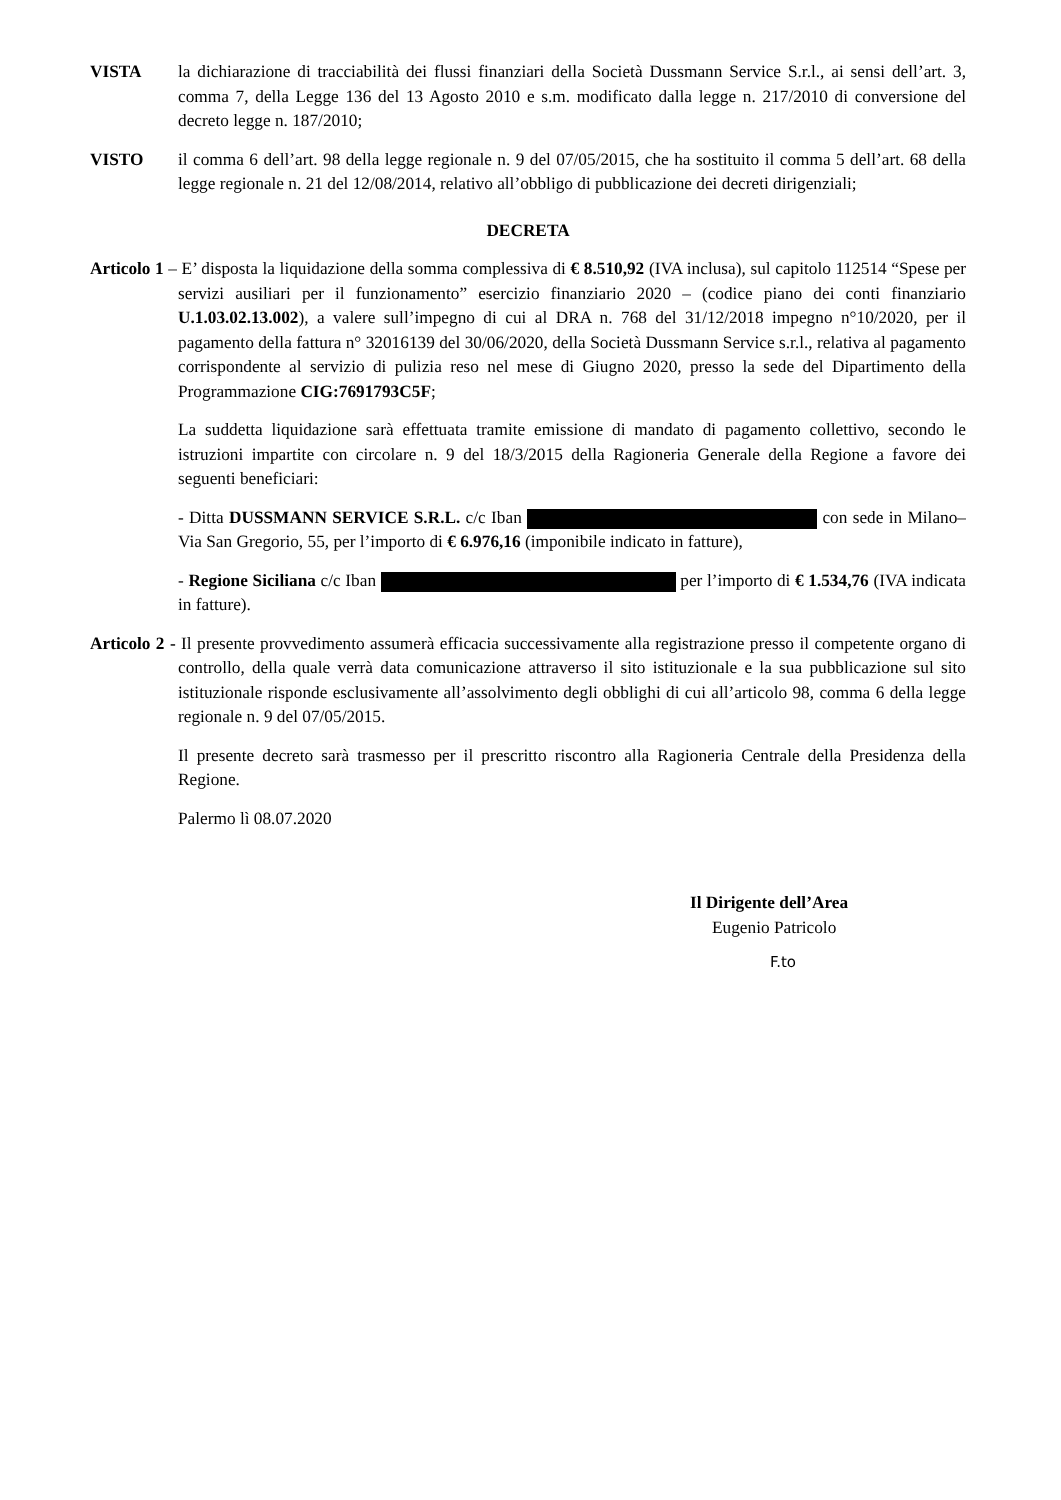VISTA la dichiarazione di tracciabilità dei flussi finanziari della Società Dussmann Service S.r.l., ai sensi dell’art. 3, comma 7, della Legge 136 del 13 Agosto 2010 e s.m. modificato dalla legge n. 217/2010 di conversione del decreto legge n. 187/2010;
VISTO il comma 6 dell’art. 98 della legge regionale n. 9 del 07/05/2015, che ha sostituito il comma 5 dell’art. 68 della legge regionale n. 21 del 12/08/2014, relativo all’obbligo di pubblicazione dei decreti dirigenziali;
DECRETA
Articolo 1 – E’ disposta la liquidazione della somma complessiva di € 8.510,92 (IVA inclusa), sul capitolo 112514 “Spese per servizi ausiliari per il funzionamento” esercizio finanziario 2020 – (codice piano dei conti finanziario U.1.03.02.13.002), a valere sull’impegno di cui al DRA n. 768 del 31/12/2018 impegno n°10/2020, per il pagamento della fattura n° 32016139 del 30/06/2020, della Società Dussmann Service s.r.l., relativa al pagamento corrispondente al servizio di pulizia reso nel mese di Giugno 2020, presso la sede del Dipartimento della Programmazione CIG:7691793C5F;
La suddetta liquidazione sarà effettuata tramite emissione di mandato di pagamento collettivo, secondo le istruzioni impartite con circolare n. 9 del 18/3/2015 della Ragioneria Generale della Regione a favore dei seguenti beneficiari:
- Ditta DUSSMANN SERVICE S.R.L. c/c Iban con sede in Milano– Via San Gregorio, 55, per l’importo di € 6.976,16 (imponibile indicato in fatture),
- Regione Siciliana c/c Iban per l’importo di € 1.534,76 (IVA indicata in fatture).
Articolo 2 - Il presente provvedimento assumerà efficacia successivamente alla registrazione presso il competente organo di controllo, della quale verrà data comunicazione attraverso il sito istituzionale e la sua pubblicazione sul sito istituzionale risponde esclusivamente all’assolvimento degli obblighi di cui all’articolo 98, comma 6 della legge regionale n. 9 del 07/05/2015.
Il presente decreto sarà trasmesso per il prescritto riscontro alla Ragioneria Centrale della Presidenza della Regione.
Palermo lì 08.07.2020
Il Dirigente dell’Area
Eugenio Patricolo
F.to